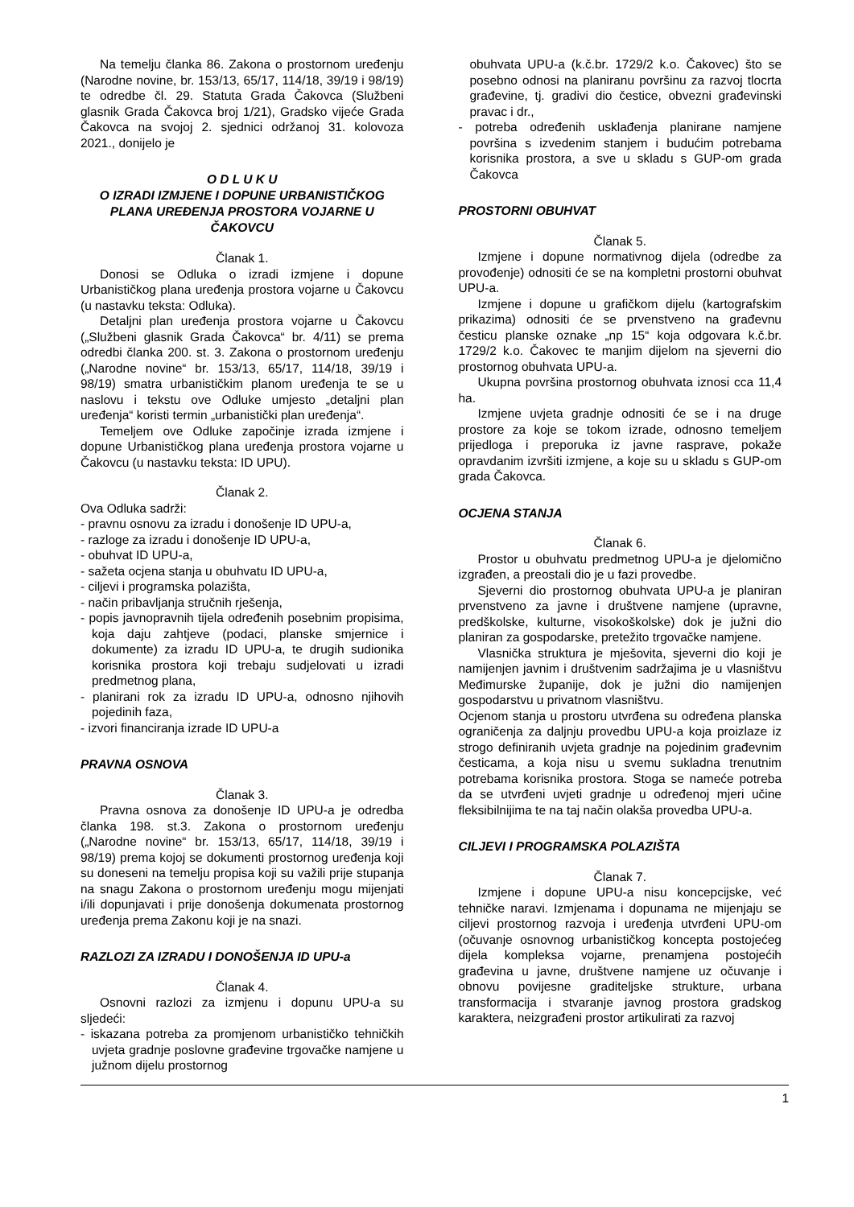Na temelju članka 86. Zakona o prostornom uređenju (Narodne novine, br. 153/13, 65/17, 114/18, 39/19 i 98/19) te odredbe čl. 29. Statuta Grada Čakovca (Službeni glasnik Grada Čakovca broj 1/21), Gradsko vijeće Grada Čakovca na svojoj 2. sjednici održanoj 31. kolovoza 2021., donijelo je
O D L U K U
O IZRADI IZMJENE I DOPUNE URBANISTIČKOG PLANA UREĐENJA PROSTORA VOJARNE U ČAKOVCU
Članak 1.
Donosi se Odluka o izradi izmjene i dopune Urbanističkog plana uređenja prostora vojarne u Čakovcu (u nastavku teksta: Odluka).
Detaljni plan uređenja prostora vojarne u Čakovcu („Službeni glasnik Grada Čakovca“ br. 4/11) se prema odredbi članka 200. st. 3. Zakona o prostornom uređenju („Narodne novine“ br. 153/13, 65/17, 114/18, 39/19 i 98/19) smatra urbanističkim planom uređenja te se u naslovu i tekstu ove Odluke umjesto „detaljni plan uređenja“ koristi termin „urbanistički plan uređenja“.
Temeljem ove Odluke započinje izrada izmjene i dopune Urbanističkog plana uređenja prostora vojarne u Čakovcu (u nastavku teksta: ID UPU).
Članak 2.
Ova Odluka sadrži:
- pravnu osnovu za izradu i donošenje ID UPU-a,
- razloge za izradu i donošenje ID UPU-a,
- obuhvat ID UPU-a,
- sažeta ocjena stanja u obuhvatu ID UPU-a,
- ciljevi i programska polazišta,
- način pribavljanja stručnih rješenja,
- popis javnopravnih tijela određenih posebnim propisima, koja daju zahtjeve (podaci, planske smjernice i dokumente) za izradu ID UPU-a, te drugih sudionika korisnika prostora koji trebaju sudjelovati u izradi predmetnog plana,
- planirani rok za izradu ID UPU-a, odnosno njihovih pojedinih faza,
- izvori financiranja izrade ID UPU-a
PRAVNA OSNOVA
Članak 3.
Pravna osnova za donošenje ID UPU-a je odredba članka 198. st.3. Zakona o prostornom uređenju („Narodne novine“ br. 153/13, 65/17, 114/18, 39/19 i 98/19) prema kojoj se dokumenti prostornog uređenja koji su doneseni na temelju propisa koji su važili prije stupanja na snagu Zakona o prostornom uređenju mogu mijenjati i/ili dopunjavati i prije donošenja dokumenata prostornog uređenja prema Zakonu koji je na snazi.
RAZLOZI ZA IZRADU I DONOŠENJA ID UPU-a
Članak 4.
Osnovni razlozi za izmjenu i dopunu UPU-a su sljedeći:
- iskazana potreba za promjenom urbanističko tehničkih uvjeta gradnje poslovne građevine trgovačke namjene u južnom dijelu prostornog
obuhvata UPU-a (k.č.br. 1729/2 k.o. Čakovec) što se posebno odnosi na planiranu površinu za razvoj tlocrta građevine, tj. gradivi dio čestice, obvezni građevinski pravac i dr.,
- potreba određenih usklađenja planirane namjene površina s izvedenim stanjem i budućim potrebama korisnika prostora, a sve u skladu s GUP-om grada Čakovca
PROSTORNI OBUHVAT
Članak 5.
Izmjene i dopune normativnog dijela (odredbe za provođenje) odnositi će se na kompletni prostorni obuhvat UPU-a.
Izmjene i dopune u grafičkom dijelu (kartografskim prikazima) odnositi će se prvenstveno na građevnu česticu planske oznake „np 15“ koja odgovara k.č.br. 1729/2 k.o. Čakovec te manjim dijelom na sjeverni dio prostornog obuhvata UPU-a.
Ukupna površina prostornog obuhvata iznosi cca 11,4 ha.
Izmjene uvjeta gradnje odnositi će se i na druge prostore za koje se tokom izrade, odnosno temeljem prijedloga i preporuka iz javne rasprave, pokaže opravdanim izvršiti izmjene, a koje su u skladu s GUP-om grada Čakovca.
OCJENA STANJA
Članak 6.
Prostor u obuhvatu predmetnog UPU-a je djelomično izgrađen, a preostali dio je u fazi provedbe.
Sjeverni dio prostornog obuhvata UPU-a je planiran prvenstveno za javne i društvene namjene (upravne, predškolske, kulturne, visokoškolske) dok je južni dio planiran za gospodarske, pretežito trgovačke namjene.
Vlasnička struktura je mješovita, sjeverni dio koji je namijenjen javnim i društvenim sadržajima je u vlasništvu Međimurske županije, dok je južni dio namijenjen gospodarstvu u privatnom vlasništvu.
Ocjenom stanja u prostoru utvrđena su određena planska ograničenja za daljnju provedbu UPU-a koja proizlaze iz strogo definiranih uvjeta gradnje na pojedinim građevnim česticama, a koja nisu u svemu sukladna trenutnim potrebama korisnika prostora. Stoga se nameće potreba da se utvrđeni uvjeti gradnje u određenoj mjeri učine fleksibilnijima te na taj način olakša provedba UPU-a.
CILJEVI I PROGRAMSKA POLAZIŠTA
Članak 7.
Izmjene i dopune UPU-a nisu koncepcijske, već tehničke naravi. Izmjenama i dopunama ne mijenjaju se ciljevi prostornog razvoja i uređenja utvrđeni UPU-om (očuvanje osnovnog urbanističkog koncepta postojećeg dijela kompleksa vojarne, prenamjena postojećih građevina u javne, društvene namjene uz očuvanje i obnovu povijesne graditeljske strukture, urbana transformacija i stvaranje javnog prostora gradskog karaktera, neizgrađeni prostor artikulirati za razvoj
1